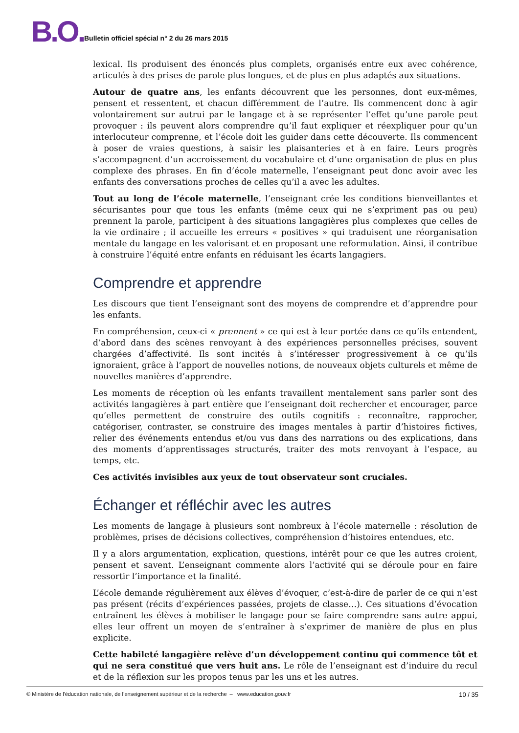B.O.
Bulletin officiel spécial n° 2 du 26 mars 2015
lexical. Ils produisent des énoncés plus complets, organisés entre eux avec cohérence, articulés à des prises de parole plus longues, et de plus en plus adaptés aux situations.
Autour de quatre ans, les enfants découvrent que les personnes, dont eux-mêmes, pensent et ressentent, et chacun différemment de l’autre. Ils commencent donc à agir volontairement sur autrui par le langage et à se représenter l’effet qu’une parole peut provoquer : ils peuvent alors comprendre qu’il faut expliquer et réexpliquer pour qu’un interlocuteur comprenne, et l’école doit les guider dans cette découverte. Ils commencent à poser de vraies questions, à saisir les plaisanteries et à en faire. Leurs progrès s’accompagnent d’un accroissement du vocabulaire et d’une organisation de plus en plus complexe des phrases. En fin d’école maternelle, l’enseignant peut donc avoir avec les enfants des conversations proches de celles qu’il a avec les adultes.
Tout au long de l’école maternelle, l’enseignant crée les conditions bienveillantes et sécurisantes pour que tous les enfants (même ceux qui ne s’expriment pas ou peu) prennent la parole, participent à des situations langagières plus complexes que celles de la vie ordinaire ; il accueille les erreurs « positives » qui traduisent une réorganisation mentale du langage en les valorisant et en proposant une reformulation. Ainsi, il contribue à construire l’équité entre enfants en réduisant les écarts langagiers.
Comprendre et apprendre
Les discours que tient l’enseignant sont des moyens de comprendre et d’apprendre pour les enfants.
En compréhension, ceux-ci « prennent » ce qui est à leur portée dans ce qu’ils entendent, d’abord dans des scènes renvoyant à des expériences personnelles précises, souvent chargées d’affectivité. Ils sont incités à s’intéresser progressivement à ce qu’ils ignoraient, grâce à l’apport de nouvelles notions, de nouveaux objets culturels et même de nouvelles manières d’apprendre.
Les moments de réception où les enfants travaillent mentalement sans parler sont des activités langagières à part entière que l’enseignant doit rechercher et encourager, parce qu’elles permettent de construire des outils cognitifs : reconnaître, rapprocher, catégoriser, contraster, se construire des images mentales à partir d’histoires fictives, relier des événements entendus et/ou vus dans des narrations ou des explications, dans des moments d’apprentissages structurés, traiter des mots renvoyant à l’espace, au temps, etc.
Ces activités invisibles aux yeux de tout observateur sont cruciales.
Échanger et réfléchir avec les autres
Les moments de langage à plusieurs sont nombreux à l’école maternelle : résolution de problèmes, prises de décisions collectives, compréhension d’histoires entendues, etc.
Il y a alors argumentation, explication, questions, intérêt pour ce que les autres croient, pensent et savent. L’enseignant commente alors l’activité qui se déroule pour en faire ressortir l’importance et la finalité.
L’école demande régulièrement aux élèves d’évoquer, c’est-à-dire de parler de ce qui n’est pas présent (récits d’expériences passées, projets de classe…). Ces situations d’évocation entraînent les élèves à mobiliser le langage pour se faire comprendre sans autre appui, elles leur offrent un moyen de s’entraîner à s’exprimer de manière de plus en plus explicite.
Cette habileté langagière relève d’un développement continu qui commence tôt et qui ne sera constitué que vers huit ans. Le rôle de l’enseignant est d’induire du recul et de la réflexion sur les propos tenus par les uns et les autres.
© Ministère de l'éducation nationale, de l’enseignement supérieur et de la recherche – www.education.gouv.fr 10 / 35